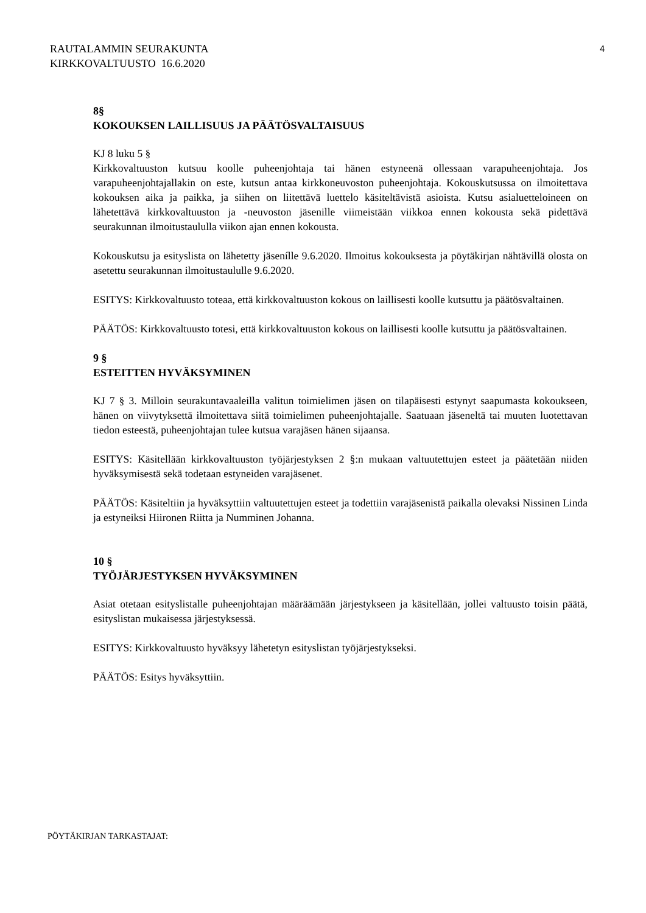RAUTALAMMIN SEURAKUNTA
KIRKKOVALTUUSTO 16.6.2020
4
8§
KOKOUKSEN LAILLISUUS JA PÄÄTÖSVALTAISUUS
KJ 8 luku 5 §
Kirkkovaltuuston kutsuu koolle puheenjohtaja tai hänen estyneenä ollessaan varapuheenjohtaja. Jos varapuheenjohtajallakin on este, kutsun antaa kirkkoneuvoston puheenjohtaja. Kokouskutsussa on ilmoitettava kokouksen aika ja paikka, ja siihen on liitettävä luettelo käsiteltävistä asioista. Kutsu asialuetteloineen on lähetettävä kirkkovaltuuston ja -neuvoston jäsenille viimeistään viikkoa ennen kokousta sekä pidettävä seurakunnan ilmoitustaululla viikon ajan ennen kokousta.
Kokouskutsu ja esityslista on lähetetty jäsenílle 9.6.2020. Ilmoitus kokouksesta ja pöytäkirjan nähtävillä olosta on asetettu seurakunnan ilmoitustaululle 9.6.2020.
ESITYS: Kirkkovaltuusto toteaa, että kirkkovaltuuston kokous on laillisesti koolle kutsuttu ja päätösvaltainen.
PÄÄTÖS: Kirkkovaltuusto totesi, että kirkkovaltuuston kokous on laillisesti koolle kutsuttu ja päätösvaltainen.
9 §
ESTEITTEN HYVÄKSYMINEN
KJ 7 § 3. Milloin seurakuntavaaleilla valitun toimielimen jäsen on tilapäisesti estynyt saapumasta kokoukseen, hänen on viivytyksettä ilmoitettava siitä toimielimen puheenjohtajalle. Saatuaan jäseneltä tai muuten luotettavan tiedon esteestä, puheenjohtajan tulee kutsua varajäsen hänen sijaansa.
ESITYS: Käsitellään kirkkovaltuuston työjärjestyksen 2 §:n mukaan valtuutettujen esteet ja päätetään niiden hyväksymisestä sekä todetaan estyneiden varajäsenet.
PÄÄTÖS: Käsiteltiin ja hyväksyttiin valtuutettujen esteet ja todettiin varajäsenistä paikalla olevaksi Nissinen Linda ja estyneiksi Hiironen Riitta ja Numminen Johanna.
10 §
TYÖJÄRJESTYKSEN HYVÄKSYMINEN
Asiat otetaan esityslistalle puheenjohtajan määräämään järjestykseen ja käsitellään, jollei valtuusto toisin päätä, esityslistan mukaisessa järjestyksessä.
ESITYS: Kirkkovaltuusto hyväksyy lähetetyn esityslistan työjärjestykseksi.
PÄÄTÖS: Esitys hyväksyttiin.
PÖYTÄKIRJAN TARKASTAJAT: